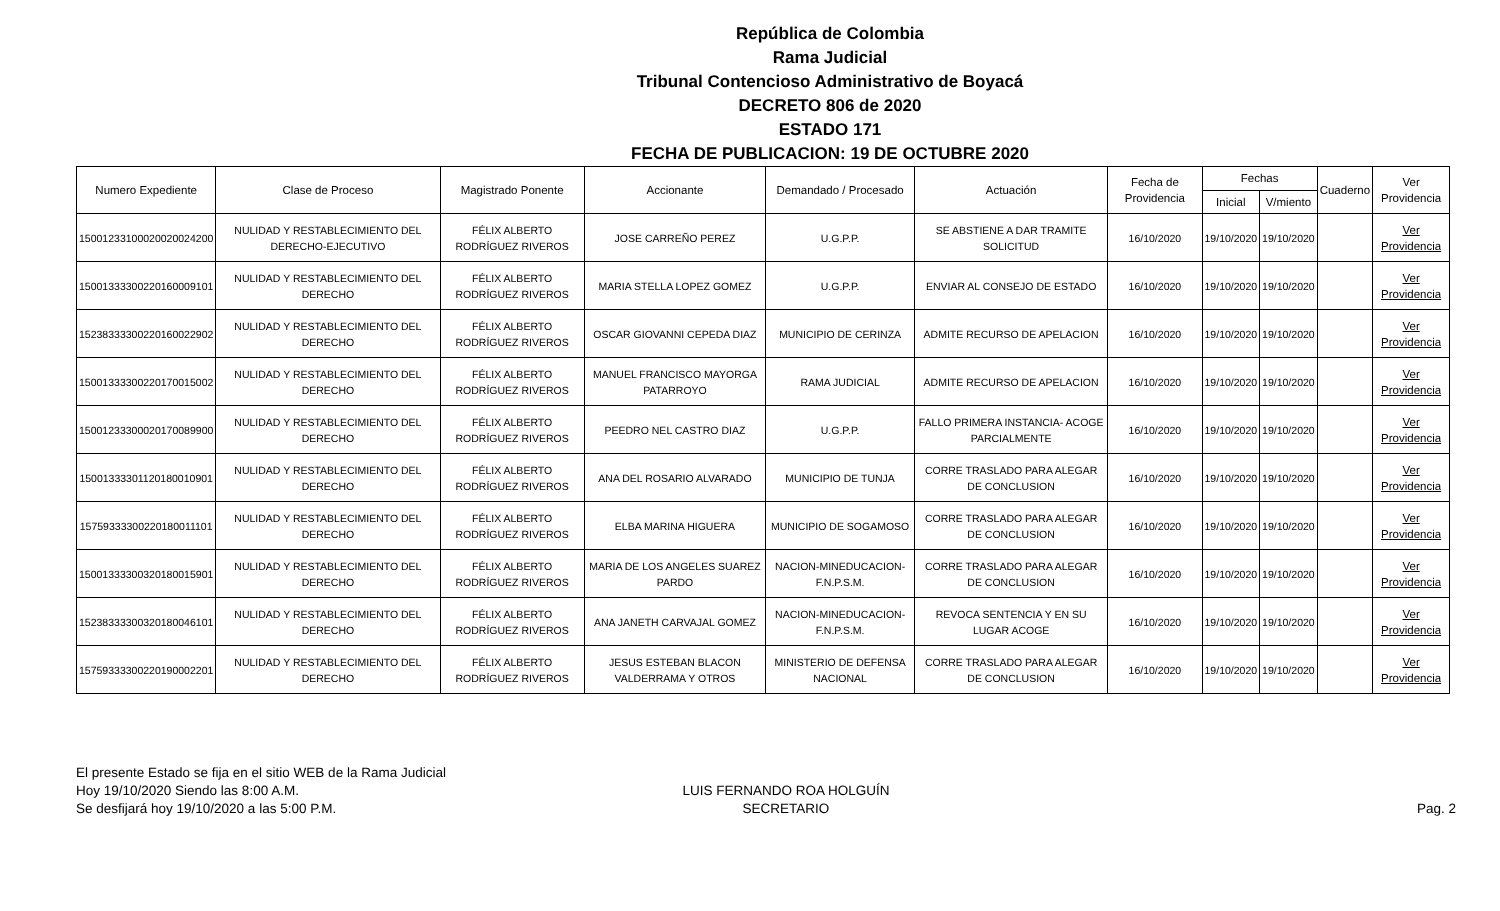República de Colombia
Rama Judicial
Tribunal Contencioso Administrativo de Boyacá
DECRETO 806 de 2020
ESTADO 171
FECHA DE PUBLICACION: 19 DE OCTUBRE 2020
| Numero Expediente | Clase de Proceso | Magistrado Ponente | Accionante | Demandado / Procesado | Actuación | Fecha de Providencia | Fechas | | Cuaderno | Ver Providencia |
| --- | --- | --- | --- | --- | --- | --- | --- | --- | --- | --- |
| | | | | | | | Inicial | V/miento | | |
| 15001233100020020024200 | NULIDAD Y RESTABLECIMIENTO DEL DERECHO-EJECUTIVO | FÉLIX ALBERTO RODRÍGUEZ RIVEROS | JOSE CARREÑO PEREZ | U.G.P.P. | SE ABSTIENE A DAR TRAMITE SOLICITUD | 16/10/2020 | 19/10/2020 | 19/10/2020 | | Ver Providencia |
| 15001333300220160009101 | NULIDAD Y RESTABLECIMIENTO DEL DERECHO | FÉLIX ALBERTO RODRÍGUEZ RIVEROS | MARIA STELLA LOPEZ GOMEZ | U.G.P.P. | ENVIAR AL CONSEJO DE ESTADO | 16/10/2020 | 19/10/2020 | 19/10/2020 | | Ver Providencia |
| 15238333300220160022902 | NULIDAD Y RESTABLECIMIENTO DEL DERECHO | FÉLIX ALBERTO RODRÍGUEZ RIVEROS | OSCAR GIOVANNI CEPEDA DIAZ | MUNICIPIO DE CERINZA | ADMITE RECURSO DE APELACION | 16/10/2020 | 19/10/2020 | 19/10/2020 | | Ver Providencia |
| 15001333300220170015002 | NULIDAD Y RESTABLECIMIENTO DEL DERECHO | FÉLIX ALBERTO RODRÍGUEZ RIVEROS | MANUEL FRANCISCO MAYORGA PATARROYO | RAMA JUDICIAL | ADMITE RECURSO DE APELACION | 16/10/2020 | 19/10/2020 | 19/10/2020 | | Ver Providencia |
| 15001233300020170089900 | NULIDAD Y RESTABLECIMIENTO DEL DERECHO | FÉLIX ALBERTO RODRÍGUEZ RIVEROS | PEEDRO NEL CASTRO DIAZ | U.G.P.P. | FALLO PRIMERA INSTANCIA- ACOGE PARCIALMENTE | 16/10/2020 | 19/10/2020 | 19/10/2020 | | Ver Providencia |
| 15001333301120180010901 | NULIDAD Y RESTABLECIMIENTO DEL DERECHO | FÉLIX ALBERTO RODRÍGUEZ RIVEROS | ANA DEL ROSARIO ALVARADO | MUNICIPIO DE TUNJA | CORRE TRASLADO PARA ALEGAR DE CONCLUSION | 16/10/2020 | 19/10/2020 | 19/10/2020 | | Ver Providencia |
| 15759333300220180011101 | NULIDAD Y RESTABLECIMIENTO DEL DERECHO | FÉLIX ALBERTO RODRÍGUEZ RIVEROS | ELBA MARINA HIGUERA | MUNICIPIO DE SOGAMOSO | CORRE TRASLADO PARA ALEGAR DE CONCLUSION | 16/10/2020 | 19/10/2020 | 19/10/2020 | | Ver Providencia |
| 15001333300320180015901 | NULIDAD Y RESTABLECIMIENTO DEL DERECHO | FÉLIX ALBERTO RODRÍGUEZ RIVEROS | MARIA DE LOS ANGELES SUAREZ PARDO | NACION-MINEDUCACION-F.N.P.S.M. | CORRE TRASLADO PARA ALEGAR DE CONCLUSION | 16/10/2020 | 19/10/2020 | 19/10/2020 | | Ver Providencia |
| 15238333300320180046101 | NULIDAD Y RESTABLECIMIENTO DEL DERECHO | FÉLIX ALBERTO RODRÍGUEZ RIVEROS | ANA JANETH CARVAJAL GOMEZ | NACION-MINEDUCACION-F.N.P.S.M. | REVOCA SENTENCIA Y EN SU LUGAR ACOGE | 16/10/2020 | 19/10/2020 | 19/10/2020 | | Ver Providencia |
| 15759333300220190002201 | NULIDAD Y RESTABLECIMIENTO DEL DERECHO | FÉLIX ALBERTO RODRÍGUEZ RIVEROS | JESUS ESTEBAN BLACON VALDERRAMA Y OTROS | MINISTERIO DE DEFENSA NACIONAL | CORRE TRASLADO PARA ALEGAR DE CONCLUSION | 16/10/2020 | 19/10/2020 | 19/10/2020 | | Ver Providencia |
El presente Estado se fija en el sitio WEB de la Rama Judicial
Hoy 19/10/2020 Siendo las 8:00 A.M.
Se desfijará hoy 19/10/2020 a las 5:00 P.M.
LUIS FERNANDO ROA HOLGUÍN
SECRETARIO
Pag. 2